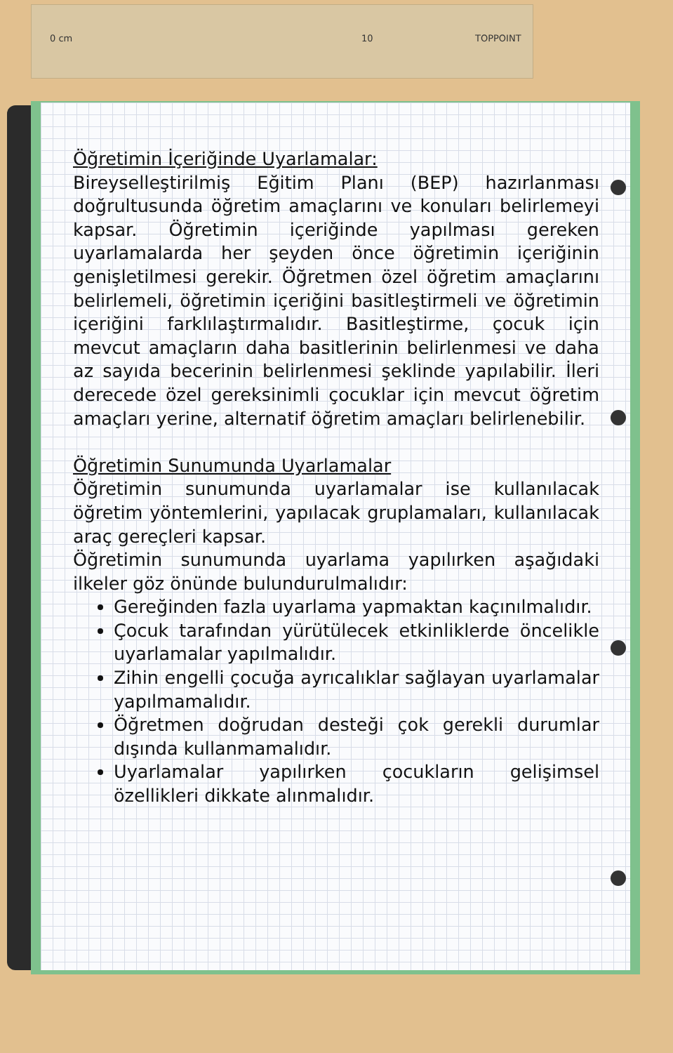0 cm 10 TOPPOINT
Öğretimin İçeriğinde Uyarlamalar:
Bireyselleştirilmiş Eğitim Planı (BEP) hazırlanması doğrultusunda öğretim amaçlarını ve konuları belirlemeyi kapsar. Öğretimin içeriğinde yapılması gereken uyarlamalarda her şeyden önce öğretimin içeriğinin genişletilmesi gerekir. Öğretmen özel öğretim amaçlarını belirlemeli, öğretimin içeriğini basitleştirmeli ve öğretimin içeriğini farklılaştırmalıdır. Basitleştirme, çocuk için mevcut amaçların daha basitlerinin belirlenmesi ve daha az sayıda becerinin belirlenmesi şeklinde yapılabilir. İleri derecede özel gereksinimli çocuklar için mevcut öğretim amaçları yerine, alternatif öğretim amaçları belirlenebilir.
Öğretimin Sunumunda Uyarlamalar
Öğretimin sunumunda uyarlamalar ise kullanılacak öğretim yöntemlerini, yapılacak gruplamaları, kullanılacak araç gereçleri kapsar.
Öğretimin sunumunda uyarlama yapılırken aşağıdaki ilkeler göz önünde bulundurulmalıdır:
Gereğinden fazla uyarlama yapmaktan kaçınılmalıdır.
Çocuk tarafından yürütülecek etkinliklerde öncelikle uyarlamalar yapılmalıdır.
Zihin engelli çocuğa ayrıcalıklar sağlayan uyarlamalar yapılmamalıdır.
Öğretmen doğrudan desteği çok gerekli durumlar dışında kullanmamalıdır.
Uyarlamalar yapılırken çocukların gelişimsel özellikleri dikkate alınmalıdır.